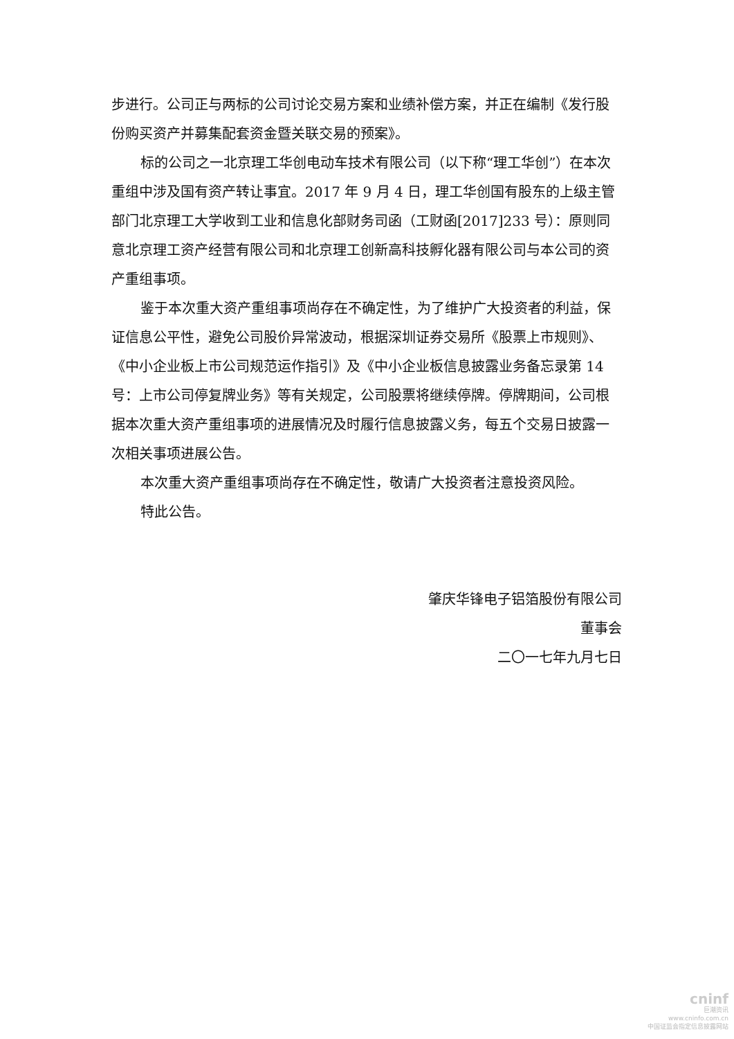步进行。公司正与两标的公司讨论交易方案和业绩补偿方案，并正在编制《发行股份购买资产并募集配套资金暨关联交易的预案》。
标的公司之一北京理工华创电动车技术有限公司（以下称“理工华创”）在本次重组中涉及国有资产转让事宜。2017 年 9 月 4 日，理工华创国有股东的上级主管部门北京理工大学收到工业和信息化部财务司函（工财函[2017]233 号）：原则同意北京理工资产经营有限公司和北京理工创新高科技孵化器有限公司与本公司的资产重组事项。
鉴于本次重大资产重组事项尚存在不确定性，为了维护广大投资者的利益，保证信息公平性，避免公司股价异常波动，根据深圳证券交易所《股票上市规则》、《中小企业板上市公司规范运作指引》及《中小企业板信息披露业务备忘录第 14 号：上市公司停复牌业务》等有关规定，公司股票将继续停牌。停牌期间，公司根据本次重大资产重组事项的进展情况及时履行信息披露义务，每五个交易日披露一次相关事项进展公告。
本次重大资产重组事项尚存在不确定性，敬请广大投资者注意投资风险。
特此公告。
肇庆华锋电子铝箔股份有限公司
董事会
二〇一七年九月七日
cninf
巨潮资讯
www.cninfo.com.cn
中国证监会指定信息披露网站